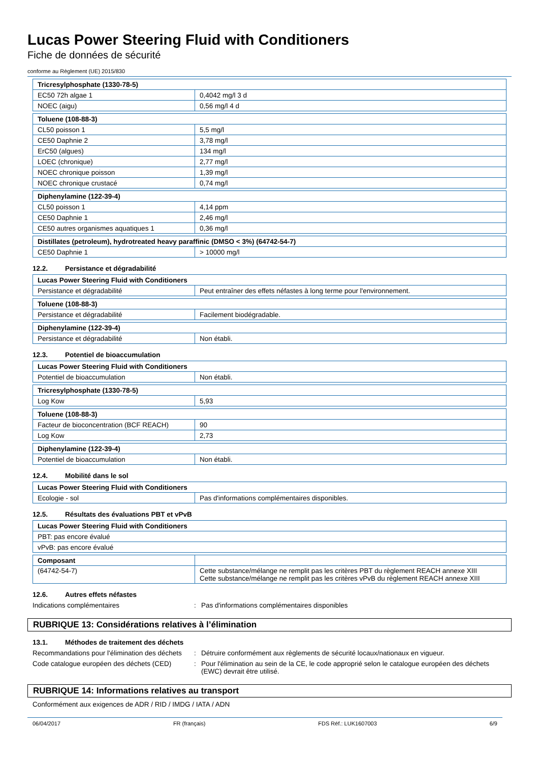Lucas Power Steering Fluid with Conditioners
Fiche de données de sécurité
conforme au Règlement (UE) 2015/830
| Tricresylphosphate (1330-78-5) | |
| --- | --- |
| EC50 72h algae 1 | 0,4042 mg/l 3 d |
| NOEC (aigu) | 0,56 mg/l 4 d |
| Toluene (108-88-3) | |
| --- | --- |
| CL50 poisson 1 | 5,5 mg/l |
| CE50 Daphnie 2 | 3,78 mg/l |
| ErC50 (algues) | 134 mg/l |
| LOEC (chronique) | 2,77 mg/l |
| NOEC chronique poisson | 1,39 mg/l |
| NOEC chronique crustacé | 0,74 mg/l |
| Diphenylamine (122-39-4) | |
| --- | --- |
| CL50 poisson 1 | 4,14 ppm |
| CE50 Daphnie 1 | 2,46 mg/l |
| CE50 autres organismes aquatiques 1 | 0,36 mg/l |
| Distillates (petroleum), hydrotreated heavy paraffinic (DMSO < 3%) (64742-54-7) | |
| --- | --- |
| CE50 Daphnie 1 | > 10000 mg/l |
12.2. Persistance et dégradabilité
| Lucas Power Steering Fluid with Conditioners | |
| --- | --- |
| Persistance et dégradabilité | Peut entraîner des effets néfastes à long terme pour l'environnement. |
| Toluene (108-88-3) | |
| --- | --- |
| Persistance et dégradabilité | Facilement biodégradable. |
| Diphenylamine (122-39-4) | |
| --- | --- |
| Persistance et dégradabilité | Non établi. |
12.3. Potentiel de bioaccumulation
| Lucas Power Steering Fluid with Conditioners | |
| --- | --- |
| Potentiel de bioaccumulation | Non établi. |
| Tricresylphosphate (1330-78-5) | |
| --- | --- |
| Log Kow | 5,93 |
| Toluene (108-88-3) | |
| --- | --- |
| Facteur de bioconcentration (BCF REACH) | 90 |
| Log Kow | 2,73 |
| Diphenylamine (122-39-4) | |
| --- | --- |
| Potentiel de bioaccumulation | Non établi. |
12.4. Mobilité dans le sol
| Lucas Power Steering Fluid with Conditioners | |
| --- | --- |
| Ecologie - sol | Pas d'informations complémentaires disponibles. |
12.5. Résultats des évaluations PBT et vPvB
| Lucas Power Steering Fluid with Conditioners |
| --- |
| PBT: pas encore évalué |
| vPvB: pas encore évalué |
| Composant | |
| --- | --- |
| (64742-54-7) | Cette substance/mélange ne remplit pas les critères PBT du règlement REACH annexe XIII Cette substance/mélange ne remplit pas les critères vPvB du règlement REACH annexe XIII |
12.6. Autres effets néfastes
Indications complémentaires : Pas d'informations complémentaires disponibles
RUBRIQUE 13: Considérations relatives à l’élimination
13.1. Méthodes de traitement des déchets
Recommandations pour l'élimination des déchets
: Détruire conformément aux règlements de sécurité locaux/nationaux en vigueur.
Code catalogue européen des déchets (CED)
: Pour l'élimination au sein de la CE, le code approprié selon le catalogue européen des déchets (EWC) devrait être utilisé.
RUBRIQUE 14: Informations relatives au transport
Conformément aux exigences de ADR / RID / IMDG / IATA / ADN
06/04/2017 FR (français) FDS Réf.: LUK1607003 6/9